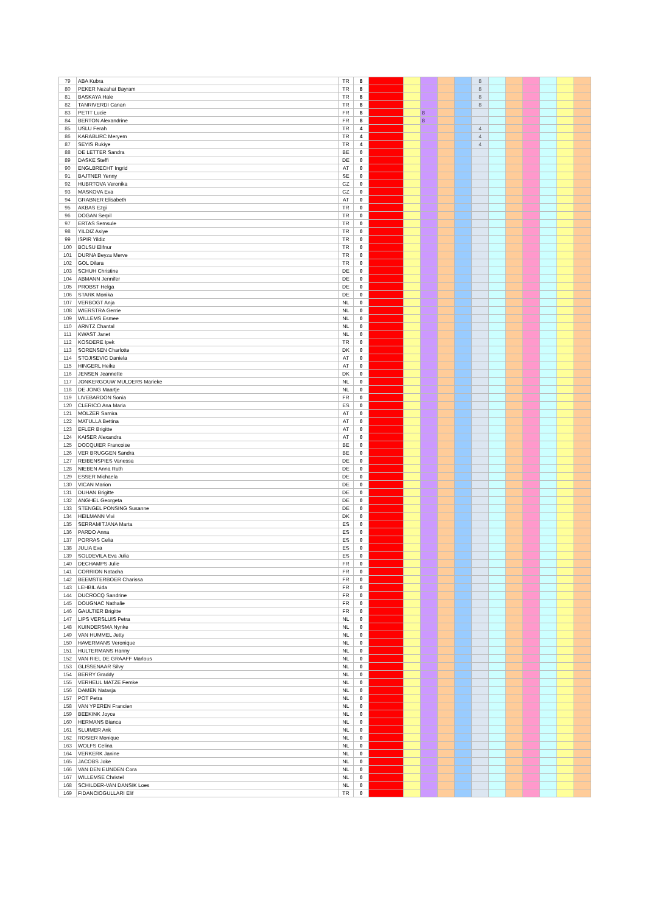| 79 | ABA Kubra | TR | 8 | | | | | | 8 | | | | | | |
| 80 | PEKER Nezahat Bayram | TR | 8 | | | | | | 8 | | | | | | |
| 81 | BASKAYA Hale | TR | 8 | | | | | | 8 | | | | | | |
| 82 | TANRIVERDI Canan | TR | 8 | | | | | | 8 | | | | | | |
| 83 | PETIT Lucie | FR | 8 | | | 8 | | | | | | | | | |
| 84 | BERTON Alexandrine | FR | 8 | | | 8 | | | | | | | | | |
| 85 | USLU Ferah | TR | 4 | | | | | | 4 | | | | | | |
| 86 | KARABURC Meryem | TR | 4 | | | | | | 4 | | | | | | |
| 87 | SEYIS Rukiye | TR | 4 | | | | | | 4 | | | | | | |
| 88 | DE LETTER Sandra | BE | 0 | | | | | | | | | | | | |
| 89 | DASKE Steffi | DE | 0 | | | | | | | | | | | | |
| 90 | ENGLBRECHT Ingrid | AT | 0 | | | | | | | | | | | | |
| 91 | BAJTNER Yenny | SE | 0 | | | | | | | | | | | | |
| 92 | HUBRTOVA Veronika | CZ | 0 | | | | | | | | | | | | |
| 93 | MASKOVA Eva | CZ | 0 | | | | | | | | | | | | |
| 94 | GRABNER Elisabeth | AT | 0 | | | | | | | | | | | | |
| 95 | AKBAS Ezgi | TR | 0 | | | | | | | | | | | | |
| 96 | DOGAN Serpil | TR | 0 | | | | | | | | | | | | |
| 97 | ERTAS Semsule | TR | 0 | | | | | | | | | | | | |
| 98 | YILDIZ Asiye | TR | 0 | | | | | | | | | | | | |
| 99 | ISPIR Yildiz | TR | 0 | | | | | | | | | | | | |
| 100 | BOLSU Elifnur | TR | 0 | | | | | | | | | | | | |
| 101 | DURNA Beyza Merve | TR | 0 | | | | | | | | | | | | |
| 102 | GOL Dilara | TR | 0 | | | | | | | | | | | | |
| 103 | SCHUH Christine | DE | 0 | | | | | | | | | | | | |
| 104 | ABMANN Jennifer | DE | 0 | | | | | | | | | | | | |
| 105 | PROBST Helga | DE | 0 | | | | | | | | | | | | |
| 106 | STARK Monika | DE | 0 | | | | | | | | | | | | |
| 107 | VERBOGT Anja | NL | 0 | | | | | | | | | | | | |
| 108 | WIERSTRA Gerrie | NL | 0 | | | | | | | | | | | | |
| 109 | WILLEMS Esmee | NL | 0 | | | | | | | | | | | | |
| 110 | ARNTZ Chantal | NL | 0 | | | | | | | | | | | | |
| 111 | KWAST Janet | NL | 0 | | | | | | | | | | | | |
| 112 | KOSDERE Ipek | TR | 0 | | | | | | | | | | | | |
| 113 | SORENSEN Charlotte | DK | 0 | | | | | | | | | | | | |
| 114 | STOJISEVIC Daniela | AT | 0 | | | | | | | | | | | | |
| 115 | HINGERL Heike | AT | 0 | | | | | | | | | | | | |
| 116 | JENSEN Jeannette | DK | 0 | | | | | | | | | | | | |
| 117 | JONKERGOUW MULDERS Marieke | NL | 0 | | | | | | | | | | | | |
| 118 | DE JONG Maartje | NL | 0 | | | | | | | | | | | | |
| 119 | LIVEBARDON Sonia | FR | 0 | | | | | | | | | | | | |
| 120 | CLERICO Ana Maria | ES | 0 | | | | | | | | | | | | |
| 121 | MOLZER Samira | AT | 0 | | | | | | | | | | | | |
| 122 | MATULLA Bettina | AT | 0 | | | | | | | | | | | | |
| 123 | EFLER Brigitte | AT | 0 | | | | | | | | | | | | |
| 124 | KAISER Alexandra | AT | 0 | | | | | | | | | | | | |
| 125 | DOCQUIER Francoise | BE | 0 | | | | | | | | | | | | |
| 126 | VER BRUGGEN Sandra | BE | 0 | | | | | | | | | | | | |
| 127 | REIBENSPIES Vanessa | DE | 0 | | | | | | | | | | | | |
| 128 | NIEBEN Anna Ruth | DE | 0 | | | | | | | | | | | | |
| 129 | ESSER Michaela | DE | 0 | | | | | | | | | | | | |
| 130 | VICAN Marion | DE | 0 | | | | | | | | | | | | |
| 131 | DUHAN Brigitte | DE | 0 | | | | | | | | | | | | |
| 132 | ANGHEL Georgeta | DE | 0 | | | | | | | | | | | | |
| 133 | STENGEL PONSING Susanne | DE | 0 | | | | | | | | | | | | |
| 134 | HEILMANN Vivi | DK | 0 | | | | | | | | | | | | |
| 135 | SERRAMITJANA Marta | ES | 0 | | | | | | | | | | | | |
| 136 | PARDO Anna | ES | 0 | | | | | | | | | | | | |
| 137 | PORRAS Celia | ES | 0 | | | | | | | | | | | | |
| 138 | JULIA Eva | ES | 0 | | | | | | | | | | | | |
| 139 | SOLDEVILA Eva Julia | ES | 0 | | | | | | | | | | | | |
| 140 | DECHAMPS Julie | FR | 0 | | | | | | | | | | | | |
| 141 | CORRION Natacha | FR | 0 | | | | | | | | | | | | |
| 142 | BEEMSTERBOER Charissa | FR | 0 | | | | | | | | | | | | |
| 143 | LEHBIL Aida | FR | 0 | | | | | | | | | | | | |
| 144 | DUCROCQ Sandrine | FR | 0 | | | | | | | | | | | | |
| 145 | DOUGNAC Nathalie | FR | 0 | | | | | | | | | | | | |
| 146 | GAULTIER Brigitte | FR | 0 | | | | | | | | | | | | |
| 147 | LIPS VERSLUIS Petra | NL | 0 | | | | | | | | | | | | |
| 148 | KUINDERSMA Nynke | NL | 0 | | | | | | | | | | | | |
| 149 | VAN HUMMEL Jetty | NL | 0 | | | | | | | | | | | | |
| 150 | HAVERMANS Veronique | NL | 0 | | | | | | | | | | | | |
| 151 | HULTERMANS Hanny | NL | 0 | | | | | | | | | | | | |
| 152 | VAN RIEL DE GRAAFF Marlous | NL | 0 | | | | | | | | | | | | |
| 153 | GLISSENAAR Silvy | NL | 0 | | | | | | | | | | | | |
| 154 | BERRY Graddy | NL | 0 | | | | | | | | | | | | |
| 155 | VERHEUL MATZE Femke | NL | 0 | | | | | | | | | | | | |
| 156 | DAMEN Natasja | NL | 0 | | | | | | | | | | | | |
| 157 | POT Petra | NL | 0 | | | | | | | | | | | | |
| 158 | VAN YPEREN Francien | NL | 0 | | | | | | | | | | | | |
| 159 | BEEKINK Joyce | NL | 0 | | | | | | | | | | | | |
| 160 | HERMANS Bianca | NL | 0 | | | | | | | | | | | | |
| 161 | SLUIMER Ank | NL | 0 | | | | | | | | | | | | |
| 162 | ROSIER Monique | NL | 0 | | | | | | | | | | | | |
| 163 | WOLFS Celina | NL | 0 | | | | | | | | | | | | |
| 164 | VERKERK Janine | NL | 0 | | | | | | | | | | | | |
| 165 | JACOBS Joke | NL | 0 | | | | | | | | | | | | |
| 166 | VAN DEN EIJNDEN Cora | NL | 0 | | | | | | | | | | | | |
| 167 | WILLEMSE Christel | NL | 0 | | | | | | | | | | | | |
| 168 | SCHILDER-VAN DANSIK Loes | NL | 0 | | | | | | | | | | | | |
| 169 | FIDANCIOGULLARI Elif | TR | 0 | | | | | | | | | | | | |